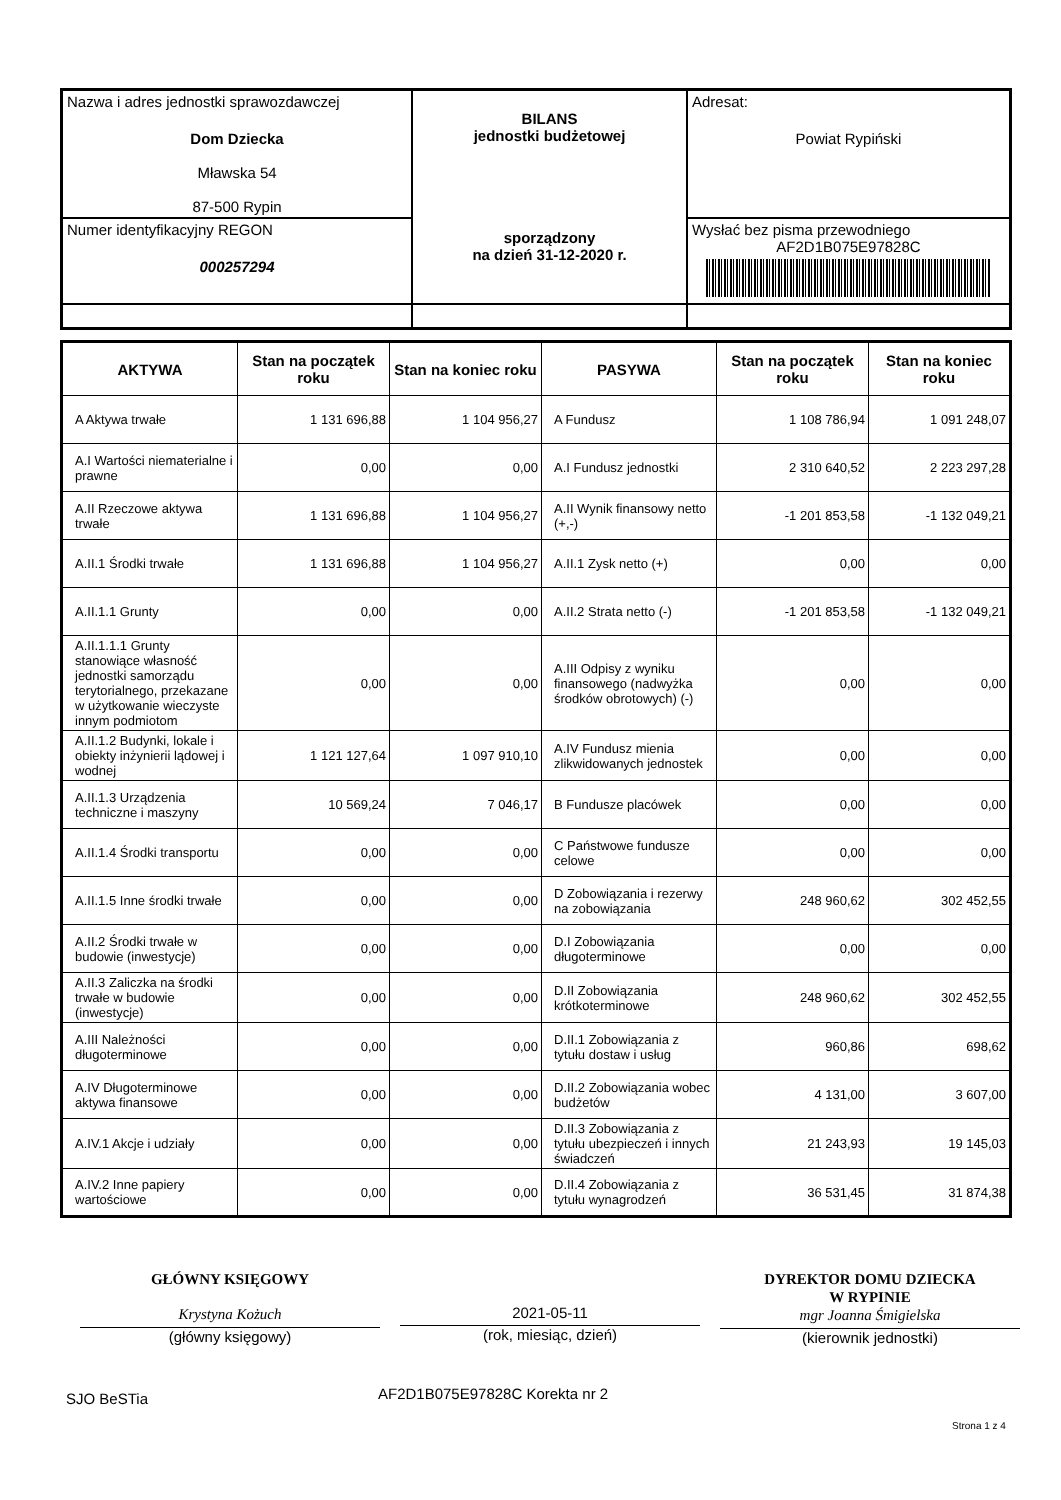| Nazwa i adres jednostki sprawozdawczej Dom Dziecka Mławska 54 87-500 Rypin | BILANS jednostki budżetowej sporządzony na dzień 31-12-2020 r. | Adresat: Powiat Rypiński |
| Numer identyfikacyjny REGON 000257294 | | Wysłać bez pisma przewodniego AF2D1B075E97828C |
| AKTYWA | Stan na początek roku | Stan na koniec roku | PASYWA | Stan na początek roku | Stan na koniec roku |
| --- | --- | --- | --- | --- | --- |
| A Aktywa trwałe | 1 131 696,88 | 1 104 956,27 | A Fundusz | 1 108 786,94 | 1 091 248,07 |
| A.I Wartości niematerialne i prawne | 0,00 | 0,00 | A.I Fundusz jednostki | 2 310 640,52 | 2 223 297,28 |
| A.II Rzeczowe aktywa trwałe | 1 131 696,88 | 1 104 956,27 | A.II Wynik finansowy netto (+,-) | -1 201 853,58 | -1 132 049,21 |
| A.II.1 Środki trwałe | 1 131 696,88 | 1 104 956,27 | A.II.1 Zysk netto (+) | 0,00 | 0,00 |
| A.II.1.1 Grunty | 0,00 | 0,00 | A.II.2 Strata netto (-) | -1 201 853,58 | -1 132 049,21 |
| A.II.1.1.1 Grunty stanowiące własność jednostki samorządu terytorialnego, przekazane w użytkowanie wieczyste innym podmiotom | 0,00 | 0,00 | A.III Odpisy z wyniku finansowego (nadwyżka środków obrotowych) (-) | 0,00 | 0,00 |
| A.II.1.2 Budynki, lokale i obiekty inżynierii lądowej i wodnej | 1 121 127,64 | 1 097 910,10 | A.IV Fundusz mienia zlikwidowanych jednostek | 0,00 | 0,00 |
| A.II.1.3 Urządzenia techniczne i maszyny | 10 569,24 | 7 046,17 | B Fundusze placówek | 0,00 | 0,00 |
| A.II.1.4 Środki transportu | 0,00 | 0,00 | C Państwowe fundusze celowe | 0,00 | 0,00 |
| A.II.1.5 Inne środki trwałe | 0,00 | 0,00 | D Zobowiązania i rezerwy na zobowiązania | 248 960,62 | 302 452,55 |
| A.II.2 Środki trwałe w budowie (inwestycje) | 0,00 | 0,00 | D.I Zobowiązania długoterminowe | 0,00 | 0,00 |
| A.II.3 Zaliczka na środki trwałe w budowie (inwestycje) | 0,00 | 0,00 | D.II Zobowiązania krótkoterminowe | 248 960,62 | 302 452,55 |
| A.III Należności długoterminowe | 0,00 | 0,00 | D.II.1 Zobowiązania z tytułu dostaw i usług | 960,86 | 698,62 |
| A.IV Długoterminowe aktywa finansowe | 0,00 | 0,00 | D.II.2 Zobowiązania wobec budżetów | 4 131,00 | 3 607,00 |
| A.IV.1 Akcje i udziały | 0,00 | 0,00 | D.II.3 Zobowiązania z tytułu ubezpieczeń i innych świadczeń | 21 243,93 | 19 145,03 |
| A.IV.2 Inne papiery wartościowe | 0,00 | 0,00 | D.II.4 Zobowiązania z tytułu wynagrodzeń | 36 531,45 | 31 874,38 |
GŁÓWNY KSIĘGOWY
Krystyna Kożuch
(główny księgowy)
2021-05-11
(rok, miesiąc, dzień)
DYREKTOR DOMU DZIECKA
W RYPINIE
mgr Joanna Śmigielska
(kierownik jednostki)
SJO BeSTia AF2D1B075E97828C Korekta nr 2
Strona 1 z 4